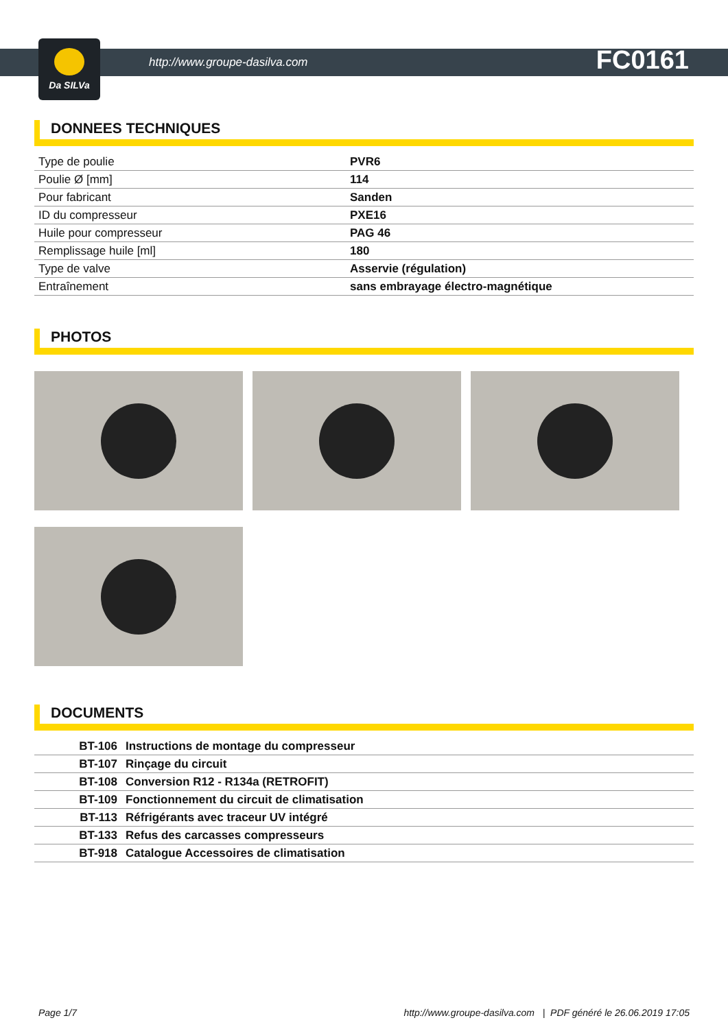Da SILVa
http://www.groupe-dasilva.com FC0161
DONNEES TECHNIQUES
| Type de poulie | PVR6 |
| Poulie Ø [mm] | 114 |
| Pour fabricant | Sanden |
| ID du compresseur | PXE16 |
| Huile pour compresseur | PAG 46 |
| Remplissage huile [ml] | 180 |
| Type de valve | Asservie (régulation) |
| Entraînement | sans embrayage électro-magnétique |
PHOTOS
DOCUMENTS
| BT-106 | Instructions de montage du compresseur |
| BT-107 | Rinçage du circuit |
| BT-108 | Conversion R12 - R134a (RETROFIT) |
| BT-109 | Fonctionnement du circuit de climatisation |
| BT-113 | Réfrigérants avec traceur UV intégré |
| BT-133 | Refus des carcasses compresseurs |
| BT-918 | Catalogue Accessoires de climatisation |
Page 1/7 http://www.groupe-dasilva.com | PDF généré le 26.06.2019 17:05